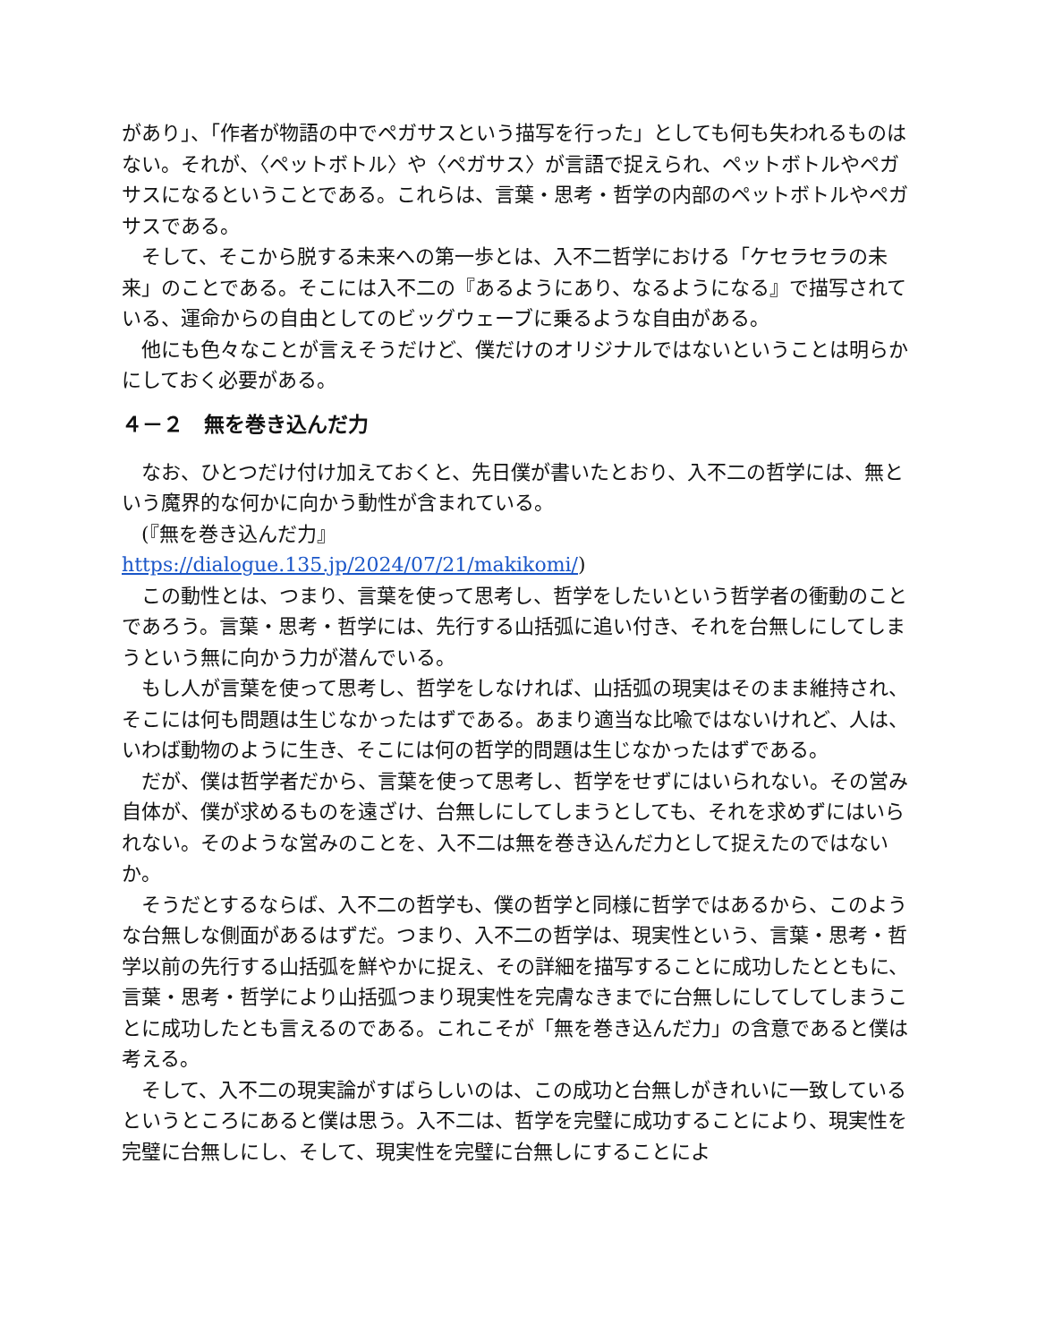があり」、「作者が物語の中でペガサスという描写を行った」としても何も失われるものはない。それが、〈ペットボトル〉や〈ペガサス〉が言語で捉えられ、ペットボトルやペガサスになるということである。これらは、言葉・思考・哲学の内部のペットボトルやペガサスである。
　そして、そこから脱する未来への第一歩とは、入不二哲学における「ケセラセラの未来」のことである。そこには入不二の『あるようにあり、なるようになる』で描写されている、運命からの自由としてのビッグウェーブに乗るような自由がある。
　他にも色々なことが言えそうだけど、僕だけのオリジナルではないということは明らかにしておく必要がある。
４－２　無を巻き込んだ力
　なお、ひとつだけ付け加えておくと、先日僕が書いたとおり、入不二の哲学には、無という魔界的な何かに向かう動性が含まれている。
　(『無を巻き込んだ力』
https://dialogue.135.jp/2024/07/21/makikomi/)
　この動性とは、つまり、言葉を使って思考し、哲学をしたいという哲学者の衝動のことであろう。言葉・思考・哲学には、先行する山括弧に追い付き、それを台無しにしてしまうという無に向かう力が潜んでいる。
　もし人が言葉を使って思考し、哲学をしなければ、山括弧の現実はそのまま維持され、そこには何も問題は生じなかったはずである。あまり適当な比喩ではないけれど、人は、いわば動物のように生き、そこには何の哲学的問題は生じなかったはずである。
　だが、僕は哲学者だから、言葉を使って思考し、哲学をせずにはいられない。その営み自体が、僕が求めるものを遠ざけ、台無しにしてしまうとしても、それを求めずにはいられない。そのような営みのことを、入不二は無を巻き込んだ力として捉えたのではないか。
　そうだとするならば、入不二の哲学も、僕の哲学と同様に哲学ではあるから、このような台無しな側面があるはずだ。つまり、入不二の哲学は、現実性という、言葉・思考・哲学以前の先行する山括弧を鮮やかに捉え、その詳細を描写することに成功したとともに、言葉・思考・哲学により山括弧つまり現実性を完膚なきまでに台無しにしてしてしまうことに成功したとも言えるのである。これこそが「無を巻き込んだ力」の含意であると僕は考える。
　そして、入不二の現実論がすばらしいのは、この成功と台無しがきれいに一致しているというところにあると僕は思う。入不二は、哲学を完璧に成功することにより、現実性を完璧に台無しにし、そして、現実性を完璧に台無しにすることによ